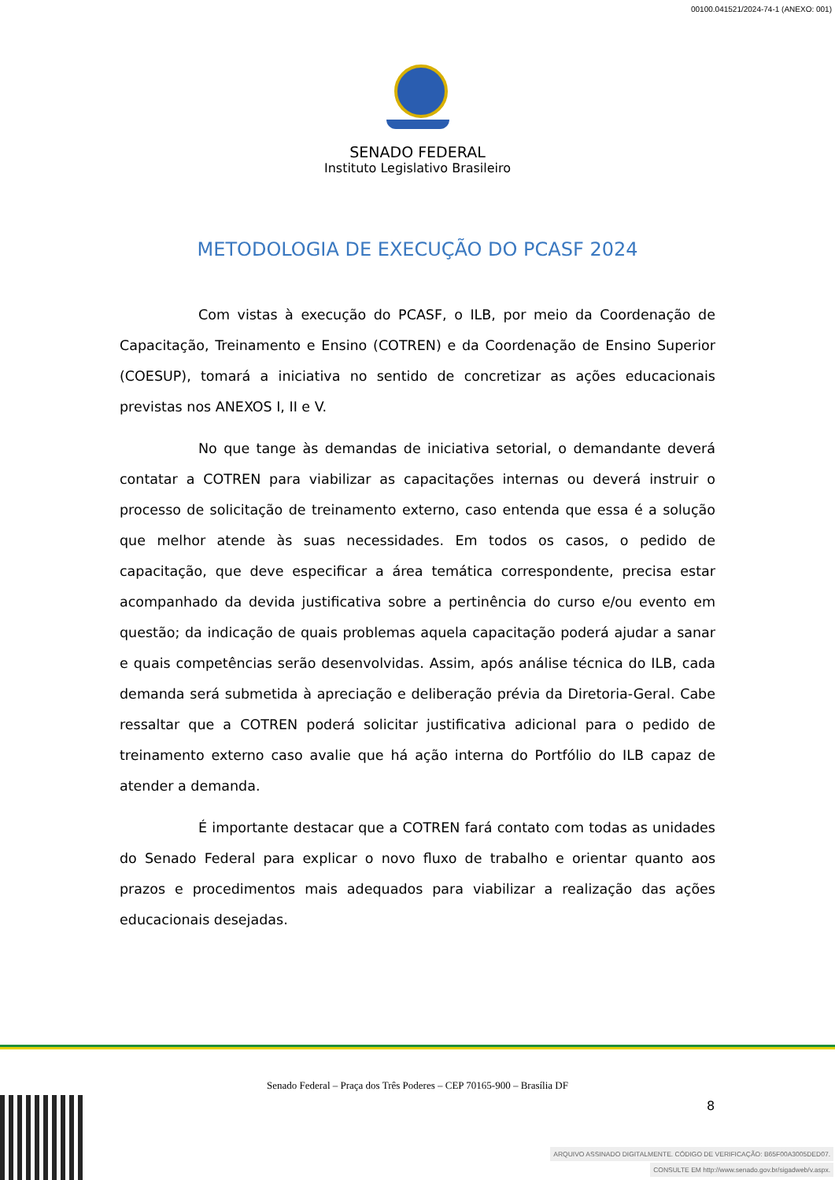00100.041521/2024-74-1 (ANEXO: 001)
SENADO FEDERAL
Instituto Legislativo Brasileiro
METODOLOGIA DE EXECUÇÃO DO PCASF 2024
Com vistas à execução do PCASF, o ILB, por meio da Coordenação de Capacitação, Treinamento e Ensino (COTREN) e da Coordenação de Ensino Superior (COESUP), tomará a iniciativa no sentido de concretizar as ações educacionais previstas nos ANEXOS I, II e V.
No que tange às demandas de iniciativa setorial, o demandante deverá contatar a COTREN para viabilizar as capacitações internas ou deverá instruir o processo de solicitação de treinamento externo, caso entenda que essa é a solução que melhor atende às suas necessidades. Em todos os casos, o pedido de capacitação, que deve especificar a área temática correspondente, precisa estar acompanhado da devida justificativa sobre a pertinência do curso e/ou evento em questão; da indicação de quais problemas aquela capacitação poderá ajudar a sanar e quais competências serão desenvolvidas. Assim, após análise técnica do ILB, cada demanda será submetida à apreciação e deliberação prévia da Diretoria-Geral. Cabe ressaltar que a COTREN poderá solicitar justificativa adicional para o pedido de treinamento externo caso avalie que há ação interna do Portfólio do ILB capaz de atender a demanda.
É importante destacar que a COTREN fará contato com todas as unidades do Senado Federal para explicar o novo fluxo de trabalho e orientar quanto aos prazos e procedimentos mais adequados para viabilizar a realização das ações educacionais desejadas.
Senado Federal – Praça dos Três Poderes – CEP 70165-900 – Brasília DF
8
ARQUIVO ASSINADO DIGITALMENTE. CÓDIGO DE VERIFICAÇÃO: B65F00A3005DED07.
CONSULTE EM http://www.senado.gov.br/sigadweb/v.aspx.